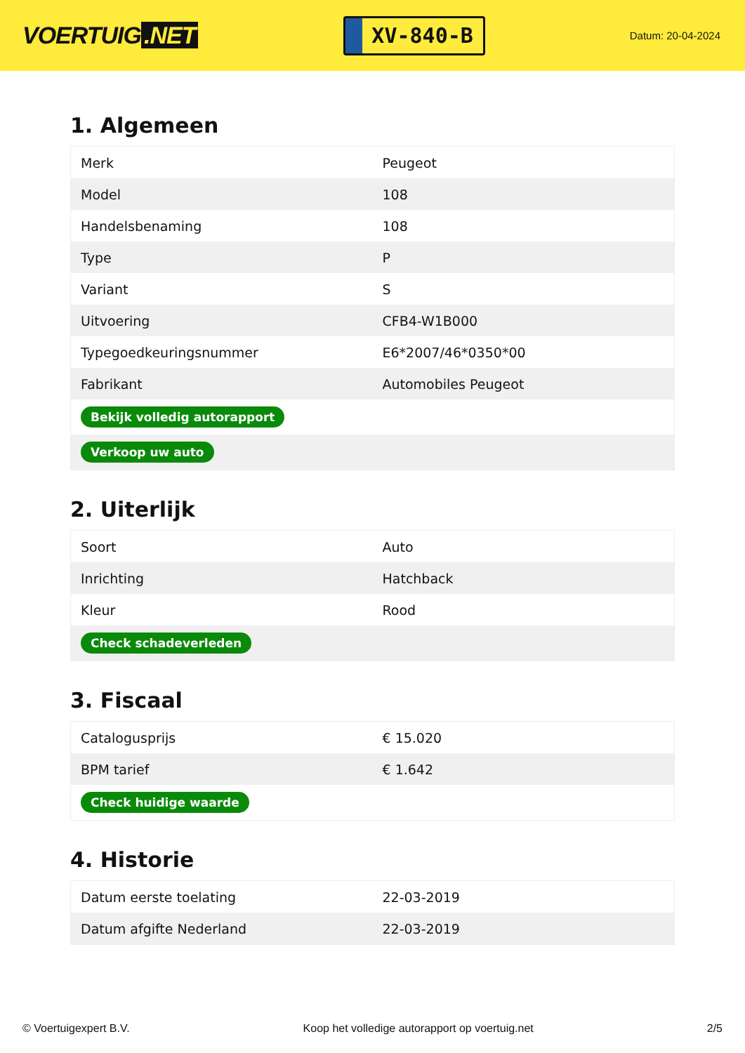VOERTUIG.NET
XV-840-B
Datum: 20-04-2024
1. Algemeen
| Merk | Peugeot |
| Model | 108 |
| Handelsbenaming | 108 |
| Type | P |
| Variant | S |
| Uitvoering | CFB4-W1B000 |
| Typegoedkeuringsnummer | E6*2007/46*0350*00 |
| Fabrikant | Automobiles Peugeot |
| Bekijk volledig autorapport | |
| Verkoop uw auto | |
2. Uiterlijk
| Soort | Auto |
| Inrichting | Hatchback |
| Kleur | Rood |
| Check schadeverleden | |
3. Fiscaal
| Catalogusprijs | € 15.020 |
| BPM tarief | € 1.642 |
| Check huidige waarde | |
4. Historie
| Datum eerste toelating | 22-03-2019 |
| Datum afgifte Nederland | 22-03-2019 |
© Voertuigexpert B.V. Koop het volledige autorapport op voertuig.net 2/5